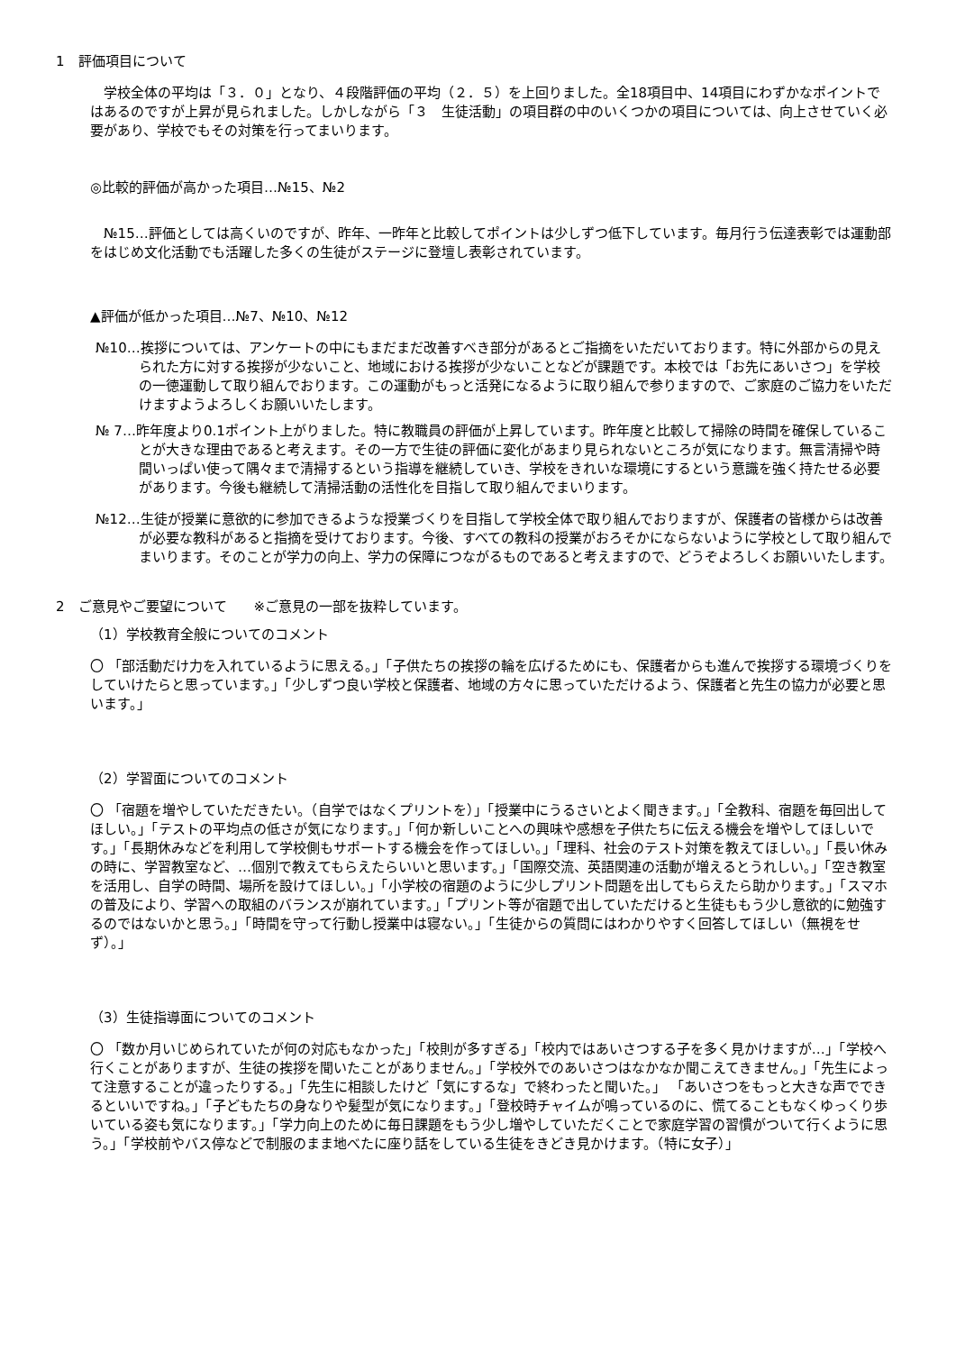1　評価項目について
　学校全体の平均は「３．０」となり、４段階評価の平均（２．５）を上回りました。全18項目中、14項目にわずかなポイントではあるのですが上昇が見られました。しかしながら「３　生徒活動」の項目群の中のいくつかの項目については、向上させていく必要があり、学校でもその対策を行ってまいります。
◎比較的評価が高かった項目…№15、№2
　№15…評価としては高くいのですが、昨年、一昨年と比較してポイントは少しずつ低下しています。毎月行う伝達表彰では運動部をはじめ文化活動でも活躍した多くの生徒がステージに登壇し表彰されています。
▲評価が低かった項目…№7、№10、№12
№10…挨拶については、アンケートの中にもまだまだ改善すべき部分があるとご指摘をいただいております。特に外部からの見えられた方に対する挨拶が少ないこと、地域における挨拶が少ないことなどが課題です。本校では「お先にあいさつ」を学校の一徳運動して取り組んでおります。この運動がもっと活発になるように取り組んで参りますので、ご家庭のご協力をいただけますようよろしくお願いいたします。
№ 7…昨年度より0.1ポイント上がりました。特に教職員の評価が上昇しています。昨年度と比較して掃除の時間を確保していることが大きな理由であると考えます。その一方で生徒の評価に変化があまり見られないところが気になります。無言清掃や時間いっぱい使って隅々まで清掃するという指導を継続していき、学校をきれいな環境にするという意識を強く持たせる必要があります。今後も継続して清掃活動の活性化を目指して取り組んでまいります。
№12…生徒が授業に意欲的に参加できるような授業づくりを目指して学校全体で取り組んでおりますが、保護者の皆様からは改善が必要な教科があると指摘を受けております。今後、すべての教科の授業がおろそかにならないように学校として取り組んでまいります。そのことが学力の向上、学力の保障につながるものであると考えますので、どうぞよろしくお願いいたします。
2　ご意見やご要望について　　※ご意見の一部を抜粋しています。
（1）学校教育全般についてのコメント
〇 「部活動だけ力を入れているように思える。」「子供たちの挨拶の輪を広げるためにも、保護者からも進んで挨拶する環境づくりをしていけたらと思っています。」「少しずつ良い学校と保護者、地域の方々に思っていただけるよう、保護者と先生の協力が必要と思います。」
（2）学習面についてのコメント
〇 「宿題を増やしていただきたい。（自学ではなくプリントを）」「授業中にうるさいとよく聞きます。」「全教科、宿題を毎回出してほしい。」「テストの平均点の低さが気になります。」「何か新しいことへの興味や感想を子供たちに伝える機会を増やしてほしいです。」「長期休みなどを利用して学校側もサポートする機会を作ってほしい。」「理科、社会のテスト対策を教えてほしい。」「長い休みの時に、学習教室など、…個別で教えてもらえたらいいと思います。」「国際交流、英語関連の活動が増えるとうれしい。」「空き教室を活用し、自学の時間、場所を設けてほしい。」「小学校の宿題のように少しプリント問題を出してもらえたら助かります。」「スマホの普及により、学習への取組のバランスが崩れています。」「プリント等が宿題で出していただけると生徒ももう少し意欲的に勉強するのではないかと思う。」「時間を守って行動し授業中は寝ない。」「生徒からの質問にはわかりやすく回答してほしい（無視をせず）。」
（3）生徒指導面についてのコメント
〇 「数か月いじめられていたが何の対応もなかった」「校則が多すぎる」「校内ではあいさつする子を多く見かけますが…」「学校へ行くことがありますが、生徒の挨拶を聞いたことがありません。」「学校外でのあいさつはなかなか聞こえてきません。」「先生によって注意することが違ったりする。」「先生に相談したけど「気にするな」で終わったと聞いた。」 「あいさつをもっと大きな声でできるといいですね。」「子どもたちの身なりや髪型が気になります。」「登校時チャイムが鳴っているのに、慌てることもなくゆっくり歩いている姿も気になります。」「学力向上のために毎日課題をもう少し増やしていただくことで家庭学習の習慣がついて行くように思う。」「学校前やバス停などで制服のまま地べたに座り話をしている生徒をきどき見かけます。（特に女子）」